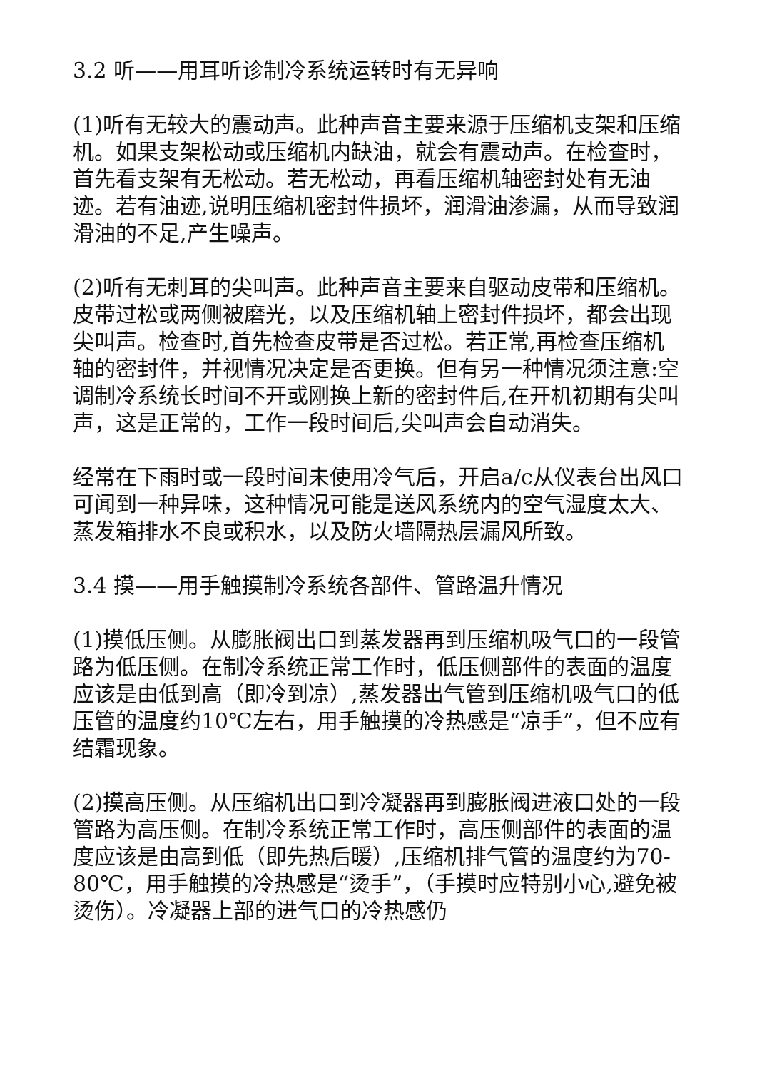3.2 听——用耳听诊制冷系统运转时有无异响
(1)听有无较大的震动声。此种声音主要来源于压缩机支架和压缩机。如果支架松动或压缩机内缺油，就会有震动声。在检查时，首先看支架有无松动。若无松动，再看压缩机轴密封处有无油迹。若有油迹,说明压缩机密封件损坏，润滑油渗漏，从而导致润滑油的不足,产生噪声。
(2)听有无刺耳的尖叫声。此种声音主要来自驱动皮带和压缩机。皮带过松或两侧被磨光，以及压缩机轴上密封件损坏，都会出现尖叫声。检查时,首先检查皮带是否过松。若正常,再检查压缩机轴的密封件，并视情况决定是否更换。但有另一种情况须注意:空调制冷系统长时间不开或刚换上新的密封件后,在开机初期有尖叫声，这是正常的，工作一段时间后,尖叫声会自动消失。
经常在下雨时或一段时间未使用冷气后，开启a/c从仪表台出风口可闻到一种异味，这种情况可能是送风系统内的空气湿度太大、蒸发箱排水不良或积水，以及防火墙隔热层漏风所致。
3.4 摸——用手触摸制冷系统各部件、管路温升情况
(1)摸低压侧。从膨胀阀出口到蒸发器再到压缩机吸气口的一段管路为低压侧。在制冷系统正常工作时，低压侧部件的表面的温度应该是由低到高（即冷到凉）,蒸发器出气管到压缩机吸气口的低压管的温度约10℃左右，用手触摸的冷热感是“凉手”，但不应有结霜现象。
(2)摸高压侧。从压缩机出口到冷凝器再到膨胀阀进液口处的一段管路为高压侧。在制冷系统正常工作时，高压侧部件的表面的温度应该是由高到低（即先热后暖）,压缩机排气管的温度约为70-80℃，用手触摸的冷热感是“烫手”，（手摸时应特别小心,避免被烫伤）。冷凝器上部的进气口的冷热感仍